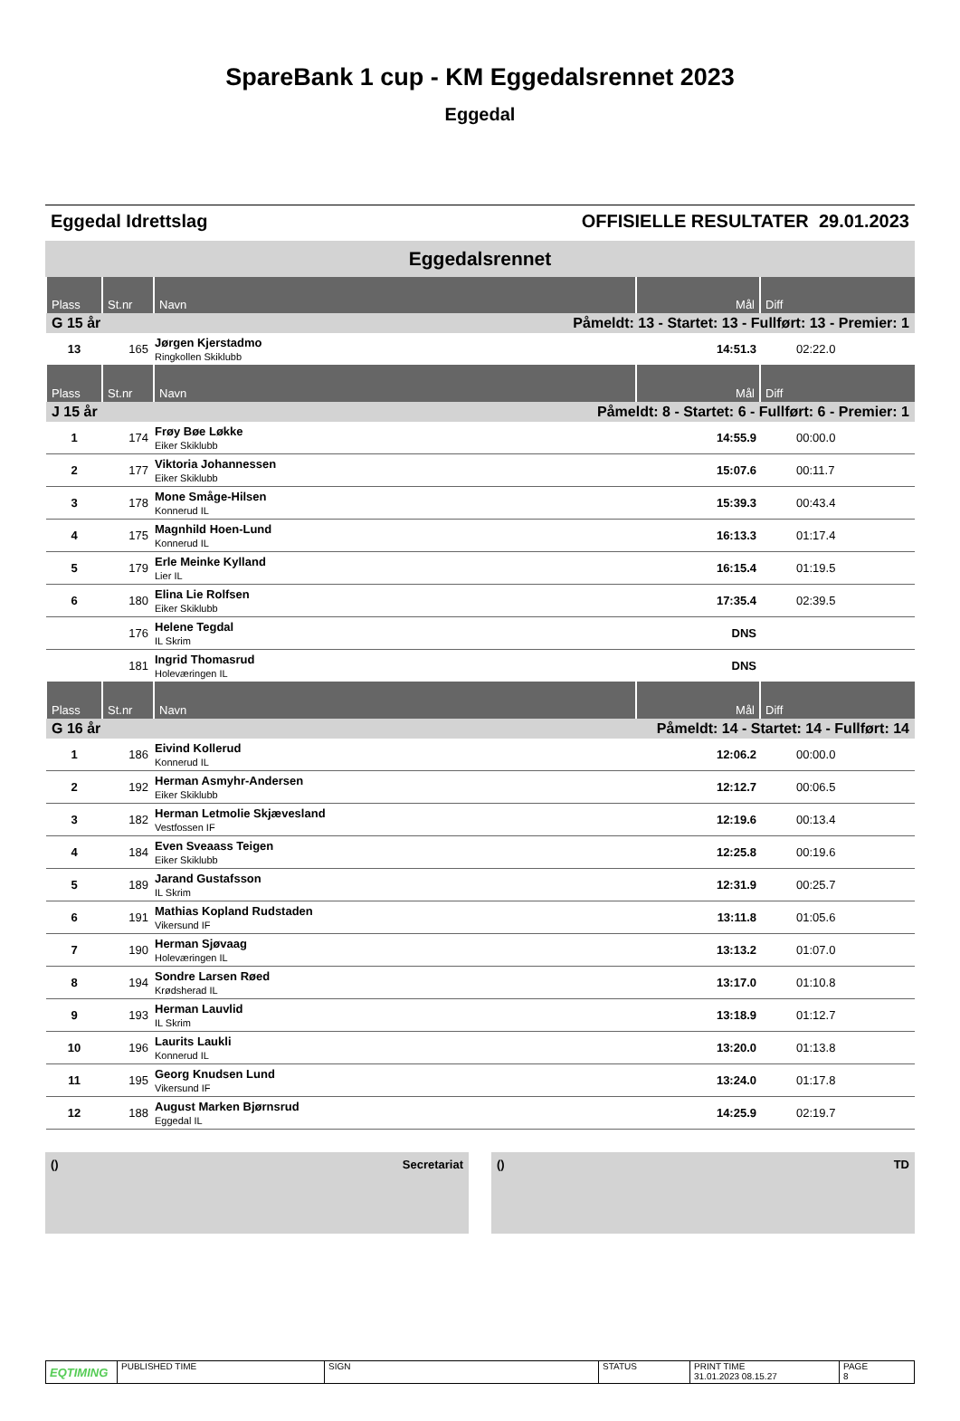SpareBank 1 cup - KM Eggedalsrennet 2023
Eggedal
Eggedal Idrettslag OFFISIELLE RESULTATER 29.01.2023
Eggedalsrennet
| Plass | St.nr | Navn | Mål | Diff |
| --- | --- | --- | --- | --- |
| G 15 år | | Påmeldt: 13 - Startet: 13 - Fullført: 13 - Premier: 1 | | |
| 13 | 165 | Jørgen Kjerstadmo Ringkollen Skiklubb | 14:51.3 | 02:22.0 |
| Plass | St.nr | Navn | Mål | Diff |
| J 15 år | | Påmeldt: 8 - Startet: 6 - Fullført: 6 - Premier: 1 | | |
| 1 | 174 | Frøy Bøe Løkke Eiker Skiklubb | 14:55.9 | 00:00.0 |
| 2 | 177 | Viktoria Johannessen Eiker Skiklubb | 15:07.6 | 00:11.7 |
| 3 | 178 | Mone Småge-Hilsen Konnerud IL | 15:39.3 | 00:43.4 |
| 4 | 175 | Magnhild Hoen-Lund Konnerud IL | 16:13.3 | 01:17.4 |
| 5 | 179 | Erle Meinke Kylland Lier IL | 16:15.4 | 01:19.5 |
| 6 | 180 | Elina Lie Rolfsen Eiker Skiklubb | 17:35.4 | 02:39.5 |
| | 176 | Helene Tegdal IL Skrim | DNS | |
| | 181 | Ingrid Thomasrud Holeværingen IL | DNS | |
| Plass | St.nr | Navn | Mål | Diff |
| G 16 år | | Påmeldt: 14 - Startet: 14 - Fullført: 14 | | |
| 1 | 186 | Eivind Kollerud Konnerud IL | 12:06.2 | 00:00.0 |
| 2 | 192 | Herman Asmyhr-Andersen Eiker Skiklubb | 12:12.7 | 00:06.5 |
| 3 | 182 | Herman Letmolie Skjævesland Vestfossen IF | 12:19.6 | 00:13.4 |
| 4 | 184 | Even Sveaass Teigen Eiker Skiklubb | 12:25.8 | 00:19.6 |
| 5 | 189 | Jarand Gustafsson IL Skrim | 12:31.9 | 00:25.7 |
| 6 | 191 | Mathias Kopland Rudstaden Vikersund IF | 13:11.8 | 01:05.6 |
| 7 | 190 | Herman Sjøvaag Holeværingen IL | 13:13.2 | 01:07.0 |
| 8 | 194 | Sondre Larsen Røed Krødsherad IL | 13:17.0 | 01:10.8 |
| 9 | 193 | Herman Lauvlid IL Skrim | 13:18.9 | 01:12.7 |
| 10 | 196 | Laurits Laukli Konnerud IL | 13:20.0 | 01:13.8 |
| 11 | 195 | Georg Knudsen Lund Vikersund IF | 13:24.0 | 01:17.8 |
| 12 | 188 | August Marken Bjørnsrud Eggedal IL | 14:25.9 | 02:19.7 |
() Secretariat () TD
EQTIMING
PUBLISHED TIME SIGN STATUS PRINT TIME
31.01.2023 08.15.27
PAGE
8